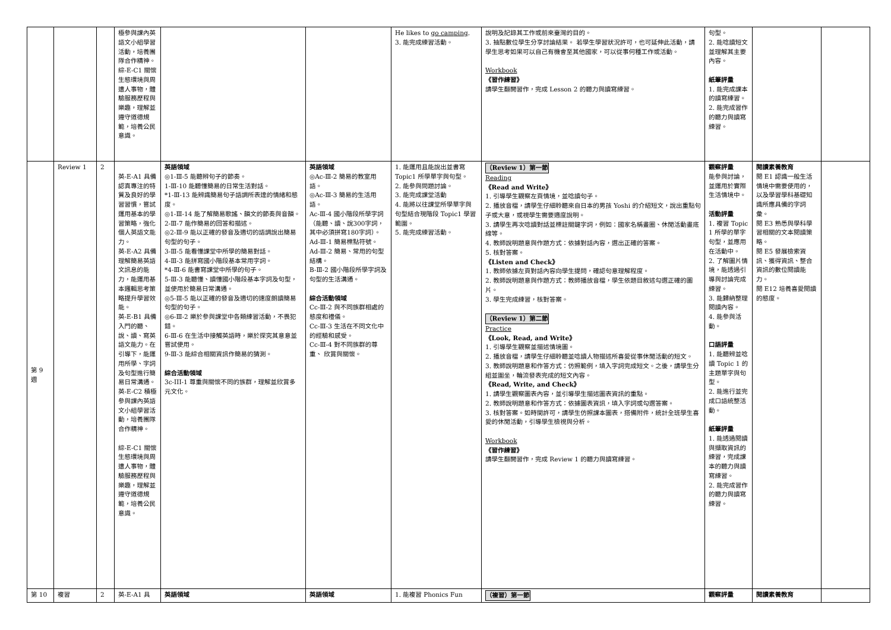| | | | 極參與課內英語文小組學習活動，培養團隊合作精神。 綜-E-C1 關懷生態環境與周遭人事物，體驗服務歷程與樂趣，理解並遵守道德規範，培養公民意識。 | | | He likes to go camping . 3. 能完成練習活動。 | 說明及記錄其工作或前來臺灣的目的。 3. 抽點數位學生分享討論結果。 若學生學習狀況許可，也可延伸此活動，請學生思考如果可以自己有機會至其他國家，可以從事何種工作或活動。 Workbook 《習作練習》 請學生翻開習作，完成 Lesson 2 的聽力與讀寫練習。 | 句型。 2. 能唸讀短文並理解其主要內容。 紙筆評量 1. 能完成課本的讀寫練習。 2. 能完成習作的聽力與讀寫練習。 | | |
| 第 9 週 | Review 1 | 2 | 英-E-A1 具備認真專注的特質及良好的學習習慣，嘗試運用基本的學習策略，強化個人英語文能力。 英-E-A2 具備理解簡易英語文訊息的能力，能運用基本邏輯思考策略提升學習效能。 英-E-B1 具備入門的聽、說、讀、寫英語文能力。在引導下，能運用所學、字詞及句型進行簡易日常溝通。 英-E-C2 積極參與課內英語文小組學習活動，培養團隊合作精神。 綜-E-C1 關懷生態環境與周遭人事物，體驗服務歷程與樂趣，理解並遵守道德規範，培養公民意識。 | 英語領域 ◎1-Ⅲ-5 能聽辨句子的節奏。 1-Ⅲ-10 能聽懂簡易的日常生活對話。 *1-Ⅲ-13 能辨識簡易句子語調所表達的情緒和態度。 ◎1-Ⅲ-14 能了解簡易歌謠、韻文的節奏與音韻。 2-Ⅲ-7 能作簡易的回答和描述。 ◎2-Ⅲ-9 能以正確的發音及適切的語調說出簡易句型的句子。 3-Ⅲ-5 能看懂課堂中所學的簡易對話。 4-Ⅲ-3 能拼寫國小階段基本常用字詞。 *4-Ⅲ-6 能書寫課堂中所學的句子。 5-Ⅲ-3 能聽懂、讀懂國小階段基本字詞及句型，並使用於簡易日常溝通。 ◎5-Ⅲ-5 能以正確的發音及適切的速度朗讀簡易句型的句子。 ◎6-Ⅲ-2 樂於參與課堂中各類練習活動，不畏犯錯。 6-Ⅲ-6 在生活中接觸英語時，樂於探究其意意並嘗試使用。 9-Ⅲ-3 能綜合相關資訊作簡易的猜測。 綜合活動領域 3c-III-1 尊重與關懷不同的族群，理解並欣賞多元文化。 | 英語領域 ◎Ac-Ⅲ-2 簡易的教室用語。 ◎Ac-Ⅲ-3 簡易的生活用語。 Ac-Ⅲ-4 國小階段所學字詞（能聽、讀、說300字詞，其中必須拼寫180字詞）。 Ad-Ⅲ-1 簡易標點符號。 Ad-Ⅲ-2 簡易、常用的句型結構。 B-Ⅲ-2 國小階段所學字詞及句型的生活溝通。 綜合活動領域 Cc-Ⅲ-2 與不同族群相處的態度和禮儀。 Cc-Ⅲ-3 生活在不同文化中的經驗和感受。 Cc-Ⅲ-4 對不同族群的尊重、 欣賞與關懷。 | 1. 能運用且能說出並書寫 Topic1 所學單字與句型。 2. 能參與問題討論。 3. 能完成課堂活動 4. 能將以往課堂所學單字與句型結合現階段 Topic1 學習範圍。 5. 能完成練習活動。 | （Review 1）第一節 Reading 《Read and Write》 1. 引導學生觀察左頁情境，並唸讀句子。 2. 播放音檔，請學生仔細聆聽來自日本的男孩 Yoshi 的介紹短文，說出重點句子或大意，或視學生需要適度說明。 3. 請學生再次唸讀對話並標註關鍵字詞，例如：國家名稱畫圈、休閒活動畫底線等。 4. 教師說明題意與作題方式：依據對話內容，選出正確的答案。 5. 核對答案。 《Listen and Check》 1. 教師依據左頁對話內容向學生提問，確認句意理解程度。 2. 教師說明題意與作題方式：教師播放音檔，學生依題目敘述勾選正確的圖片。 3. 學生完成練習，核對答案。 （Review 1）第二節 Practice 《Look, Read, and Write》 1. 引導學生觀察並描述情境圖。 2. 播放音檔，請學生仔細聆聽並唸讀人物描述所喜愛從事休閒活動的短文。 3. 教師說明題意和作答方式：仿照範例，填入字詞完成短文。之後，請學生分組並圍坐，輪流發表完成的短文內容。 《Read, Write, and Check》 1. 請學生觀察圖表內容，並引導學生描述圖表資訊的重點。 2. 教師說明題意和作答方式：依據圖表資訊，填入字詞或勾選答案。 3. 核對答案。如時間許可，請學生仿照課本圖表，搭備附件，統計全班學生喜愛的休閒活動，引導學生檢視與分析。 Workbook 《習作練習》 請學生翻開習作，完成 Review 1 的聽力與讀寫練習。 | 觀察評量 能參與討論，並運用於實際生活情境中。 活動評量 1. 複習 Topic 1 所學的單字句型，並應用在活動中。 2. 了解圖片情境，能透過引導與討論完成練習。 3. 能歸納整理閱讀內容。 4. 能參與活動。 口語評量 1. 能聽辨並唸讀 Topic 1 的主題單字與句型。 2. 能進行並完成口語統整活動。 紙筆評量 1. 能透過閱讀與擷取資訊的練習，完成課本的聽力與讀寫練習。 2. 能完成習作的聽力與讀寫練習。 | 閱讀素養教育 閱 E1 認識一般生活情境中需要使用的，以及學習學科基礎知識所應具備的字詞彙。 閱 E3 熟悉與學科學習相關的文本閱讀策略。 閱 E5 發展檢索資訊、獲得資訊、整合資訊的數位閱讀能力。 閱 E12 培養喜愛閱讀的態度。 | |
| 第 10 | 複習 | 2 | 英-E-A1 具 | 英語領域 | 英語領域 | 1. 能複習 Phonics Fun | （複習）第一節 | 觀察評量 | 閱讀素養教育 | |